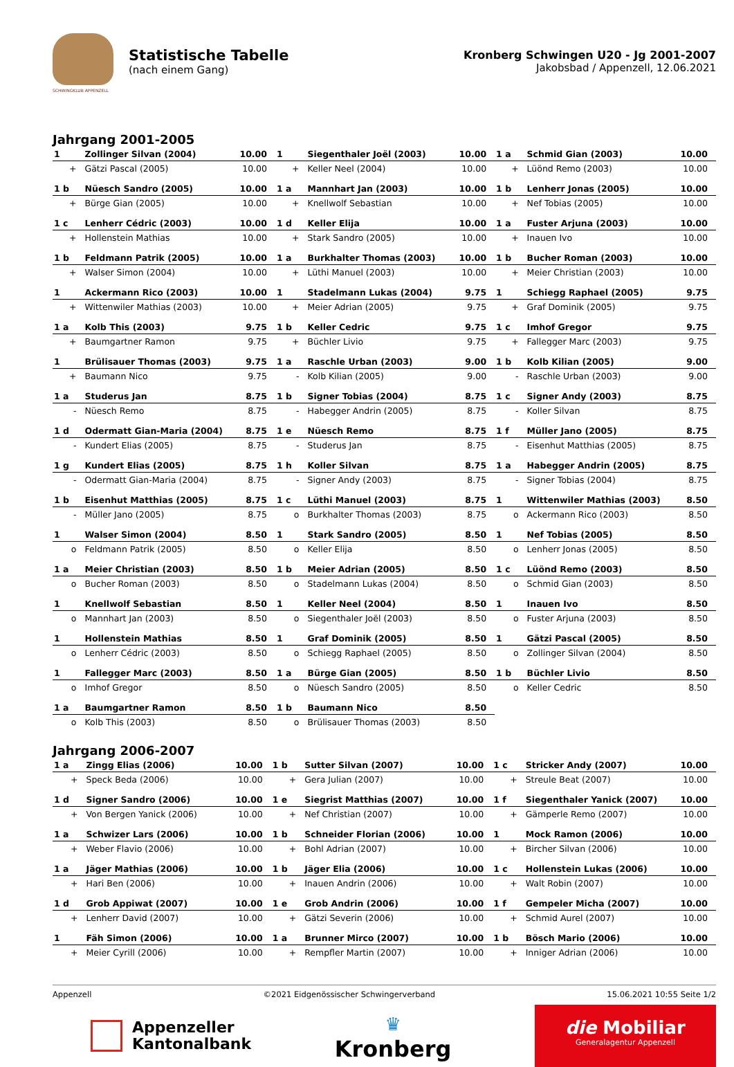SCHWINGKLUB APPENZELL
Statistische Tabelle
(nach einem Gang)
Kronberg Schwingen U20 - Jg 2001-2007
Jakobsbad / Appenzell, 12.06.2021
Jahrgang 2001-2005
| 1 | Zollinger Silvan (2004) | 10.00 | 1 | Siegenthaler Joël (2003) | 10.00 | 1 a | Schmid Gian (2003) | 10.00 |
| + | Gätzi Pascal (2005) | 10.00 | + | Keller Neel (2004) | 10.00 | + | Lüönd Remo (2003) | 10.00 |
| 1 b | Nüesch Sandro (2005) | 10.00 | 1 a | Mannhart Jan (2003) | 10.00 | 1 b | Lenherr Jonas (2005) | 10.00 |
| + | Bürge Gian (2005) | 10.00 | + | Knellwolf Sebastian | 10.00 | + | Nef Tobias (2005) | 10.00 |
| 1 c | Lenherr Cédric (2003) | 10.00 | 1 d | Keller Elija | 10.00 | 1 a | Fuster Arjuna (2003) | 10.00 |
| + | Hollenstein Mathias | 10.00 | + | Stark Sandro (2005) | 10.00 | + | Inauen Ivo | 10.00 |
| 1 b | Feldmann Patrik (2005) | 10.00 | 1 a | Burkhalter Thomas (2003) | 10.00 | 1 b | Bucher Roman (2003) | 10.00 |
| + | Walser Simon (2004) | 10.00 | + | Lüthi Manuel (2003) | 10.00 | + | Meier Christian (2003) | 10.00 |
| 1 | Ackermann Rico (2003) | 10.00 | 1 | Stadelmann Lukas (2004) | 9.75 | 1 | Schiegg Raphael (2005) | 9.75 |
| + | Wittenwiler Mathias (2003) | 10.00 | + | Meier Adrian (2005) | 9.75 | + | Graf Dominik (2005) | 9.75 |
| 1 a | Kolb This (2003) | 9.75 | 1 b | Keller Cedric | 9.75 | 1 c | Imhof Gregor | 9.75 |
| + | Baumgartner Ramon | 9.75 | + | Büchler Livio | 9.75 | + | Fallegger Marc (2003) | 9.75 |
| 1 | Brülisauer Thomas (2003) | 9.75 | 1 a | Raschle Urban (2003) | 9.00 | 1 b | Kolb Kilian (2005) | 9.00 |
| + | Baumann Nico | 9.75 | - | Kolb Kilian (2005) | 9.00 | - | Raschle Urban (2003) | 9.00 |
| 1 a | Studerus Jan | 8.75 | 1 b | Signer Tobias (2004) | 8.75 | 1 c | Signer Andy (2003) | 8.75 |
| - | Nüesch Remo | 8.75 | - | Habegger Andrin (2005) | 8.75 | - | Koller Silvan | 8.75 |
| 1 d | Odermatt Gian-Maria (2004) | 8.75 | 1 e | Nüesch Remo | 8.75 | 1 f | Müller Jano (2005) | 8.75 |
| - | Kundert Elias (2005) | 8.75 | - | Studerus Jan | 8.75 | - | Eisenhut Matthias (2005) | 8.75 |
| 1 g | Kundert Elias (2005) | 8.75 | 1 h | Koller Silvan | 8.75 | 1 a | Habegger Andrin (2005) | 8.75 |
| - | Odermatt Gian-Maria (2004) | 8.75 | - | Signer Andy (2003) | 8.75 | - | Signer Tobias (2004) | 8.75 |
| 1 b | Eisenhut Matthias (2005) | 8.75 | 1 c | Lüthi Manuel (2003) | 8.75 | 1 | Wittenwiler Mathias (2003) | 8.50 |
| - | Müller Jano (2005) | 8.75 | o | Burkhalter Thomas (2003) | 8.75 | o | Ackermann Rico (2003) | 8.50 |
| 1 | Walser Simon (2004) | 8.50 | 1 | Stark Sandro (2005) | 8.50 | 1 | Nef Tobias (2005) | 8.50 |
| o | Feldmann Patrik (2005) | 8.50 | o | Keller Elija | 8.50 | o | Lenherr Jonas (2005) | 8.50 |
| 1 a | Meier Christian (2003) | 8.50 | 1 b | Meier Adrian (2005) | 8.50 | 1 c | Lüönd Remo (2003) | 8.50 |
| o | Bucher Roman (2003) | 8.50 | o | Stadelmann Lukas (2004) | 8.50 | o | Schmid Gian (2003) | 8.50 |
| 1 | Knellwolf Sebastian | 8.50 | 1 | Keller Neel (2004) | 8.50 | 1 | Inauen Ivo | 8.50 |
| o | Mannhart Jan (2003) | 8.50 | o | Siegenthaler Joël (2003) | 8.50 | o | Fuster Arjuna (2003) | 8.50 |
| 1 | Hollenstein Mathias | 8.50 | 1 | Graf Dominik (2005) | 8.50 | 1 | Gätzi Pascal (2005) | 8.50 |
| o | Lenherr Cédric (2003) | 8.50 | o | Schiegg Raphael (2005) | 8.50 | o | Zollinger Silvan (2004) | 8.50 |
| 1 | Fallegger Marc (2003) | 8.50 | 1 a | Bürge Gian (2005) | 8.50 | 1 b | Büchler Livio | 8.50 |
| o | Imhof Gregor | 8.50 | o | Nüesch Sandro (2005) | 8.50 | o | Keller Cedric | 8.50 |
| 1 a | Baumgartner Ramon | 8.50 | 1 b | Baumann Nico | 8.50 | | | |
| o | Kolb This (2003) | 8.50 | o | Brülisauer Thomas (2003) | 8.50 | | | |
Jahrgang 2006-2007
| 1 a | Zingg Elias (2006) | 10.00 | 1 b | Sutter Silvan (2007) | 10.00 | 1 c | Stricker Andy (2007) | 10.00 |
| + | Speck Beda (2006) | 10.00 | + | Gera Julian (2007) | 10.00 | + | Streule Beat (2007) | 10.00 |
| 1 d | Signer Sandro (2006) | 10.00 | 1 e | Siegrist Matthias (2007) | 10.00 | 1 f | Siegenthaler Yanick (2007) | 10.00 |
| + | Von Bergen Yanick (2006) | 10.00 | + | Nef Christian (2007) | 10.00 | + | Gämperle Remo (2007) | 10.00 |
| 1 a | Schwizer Lars (2006) | 10.00 | 1 b | Schneider Florian (2006) | 10.00 | 1 | Mock Ramon (2006) | 10.00 |
| + | Weber Flavio (2006) | 10.00 | + | Bohl Adrian (2007) | 10.00 | + | Bircher Silvan (2006) | 10.00 |
| 1 a | Jäger Mathias (2006) | 10.00 | 1 b | Jäger Elia (2006) | 10.00 | 1 c | Hollenstein Lukas (2006) | 10.00 |
| + | Hari Ben (2006) | 10.00 | + | Inauen Andrin (2006) | 10.00 | + | Walt Robin (2007) | 10.00 |
| 1 d | Grob Appiwat (2007) | 10.00 | 1 e | Grob Andrin (2006) | 10.00 | 1 f | Gempeler Micha (2007) | 10.00 |
| + | Lenherr David (2007) | 10.00 | + | Gätzi Severin (2006) | 10.00 | + | Schmid Aurel (2007) | 10.00 |
| 1 | Fäh Simon (2006) | 10.00 | 1 a | Brunner Mirco (2007) | 10.00 | 1 b | Bösch Mario (2006) | 10.00 |
| + | Meier Cyrill (2006) | 10.00 | + | Rempfler Martin (2007) | 10.00 | + | Inniger Adrian (2006) | 10.00 |
Appenzell ©2021 Eidgenössischer Schwingerverband 15.06.2021 10:55 Seite 1/2
Appenzeller
Kantonalbank
♛
Kronberg
die Mobiliar
Generalagentur Appenzell